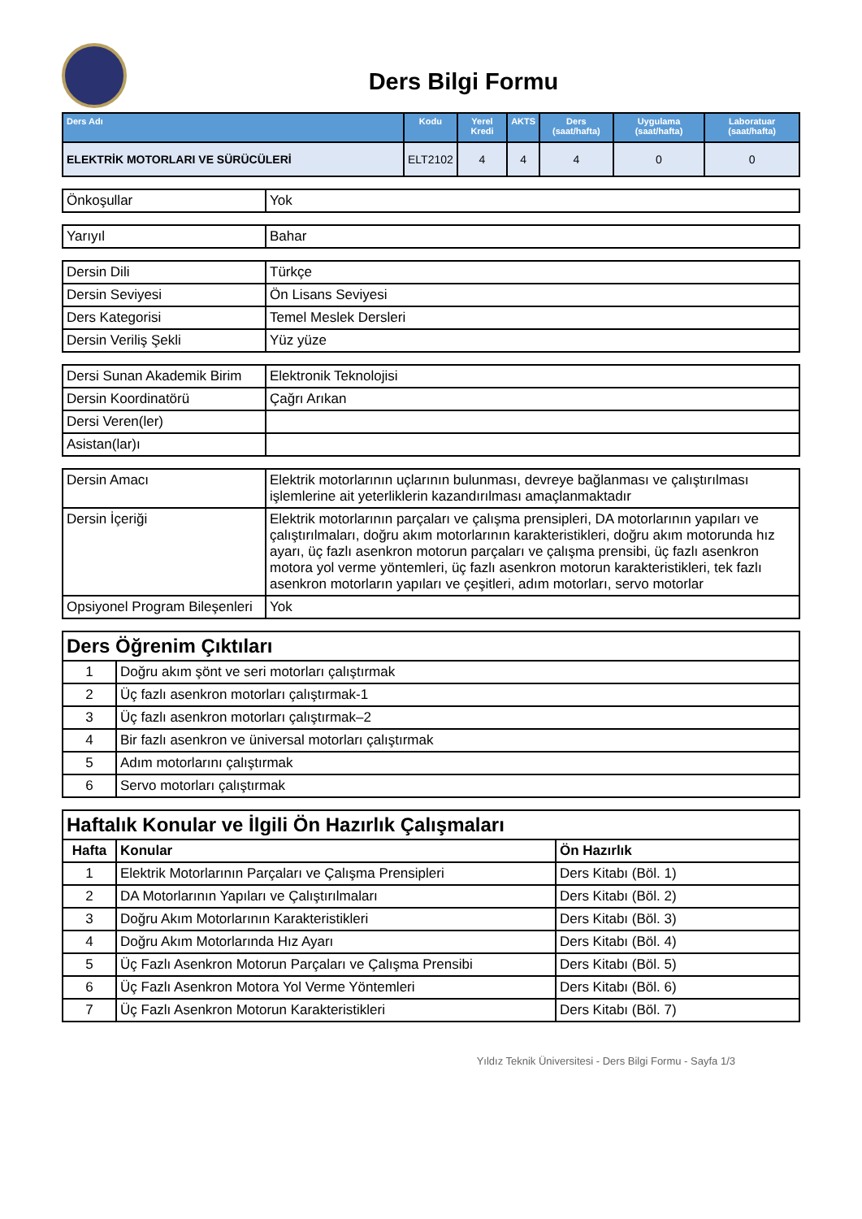Ders Bilgi Formu
| Ders Adı | Kodu | Yerel Kredi | AKTS | Ders (saat/hafta) | Uygulama (saat/hafta) | Laboratuar (saat/hafta) |
| --- | --- | --- | --- | --- | --- | --- |
| ELEKTRİK MOTORLARI VE SÜRÜCÜLERİ | ELT2102 | 4 | 4 | 4 | 0 | 0 |
| Önkoşullar | Yok |
| Yarıyıl | Bahar |
| Dersin Dili | Türkçe |
| Dersin Seviyesi | Ön Lisans Seviyesi |
| Ders Kategorisi | Temel Meslek Dersleri |
| Dersin Veriliş Şekli | Yüz yüze |
| Dersi Sunan Akademik Birim | Elektronik Teknolojisi |
| Dersin Koordinatörü | Çağrı Arıkan |
| Dersi Veren(ler) | |
| Asistan(lar)ı | |
| Dersin Amacı | Elektrik motorlarının uçlarının bulunması, devreye bağlanması ve çalıştırılması işlemlerine ait yeterliklerin kazandırılması amaçlanmaktadır |
| Dersin İçeriği | Elektrik motorlarının parçaları ve çalışma prensipleri, DA motorlarının yapıları ve çalıştırılmaları, doğru akım motorlarının karakteristikleri, doğru akım motorunda hız ayarı, üç fazlı asenkron motorun parçaları ve çalışma prensibi, üç fazlı asenkron motora yol verme yöntemleri, üç fazlı asenkron motorun karakteristikleri, tek fazlı asenkron motorların yapıları ve çeşitleri, adım motorları, servo motorlar |
| Opsiyonel Program Bileşenleri | Yok |
| Ders Öğrenim Çıktıları | |
| 1 | Doğru akım şönt ve seri motorları çalıştırmak |
| 2 | Üç fazlı asenkron motorları çalıştırmak-1 |
| 3 | Üç fazlı asenkron motorları çalıştırmak–2 |
| 4 | Bir fazlı asenkron ve üniversal motorları çalıştırmak |
| 5 | Adım motorlarını çalıştırmak |
| 6 | Servo motorları çalıştırmak |
| Haftalık Konular ve İlgili Ön Hazırlık Çalışmaları | | |
| Hafta | Konular | Ön Hazırlık |
| 1 | Elektrik Motorlarının Parçaları ve Çalışma Prensipleri | Ders Kitabı (Böl. 1) |
| 2 | DA Motorlarının Yapıları ve Çalıştırılmaları | Ders Kitabı (Böl. 2) |
| 3 | Doğru Akım Motorlarının Karakteristikleri | Ders Kitabı (Böl. 3) |
| 4 | Doğru Akım Motorlarında Hız Ayarı | Ders Kitabı (Böl. 4) |
| 5 | Üç Fazlı Asenkron Motorun Parçaları ve Çalışma Prensibi | Ders Kitabı (Böl. 5) |
| 6 | Üç Fazlı Asenkron Motora Yol Verme Yöntemleri | Ders Kitabı (Böl. 6) |
| 7 | Üç Fazlı Asenkron Motorun Karakteristikleri | Ders Kitabı (Böl. 7) |
Yıldız Teknik Üniversitesi - Ders Bilgi Formu - Sayfa 1/3